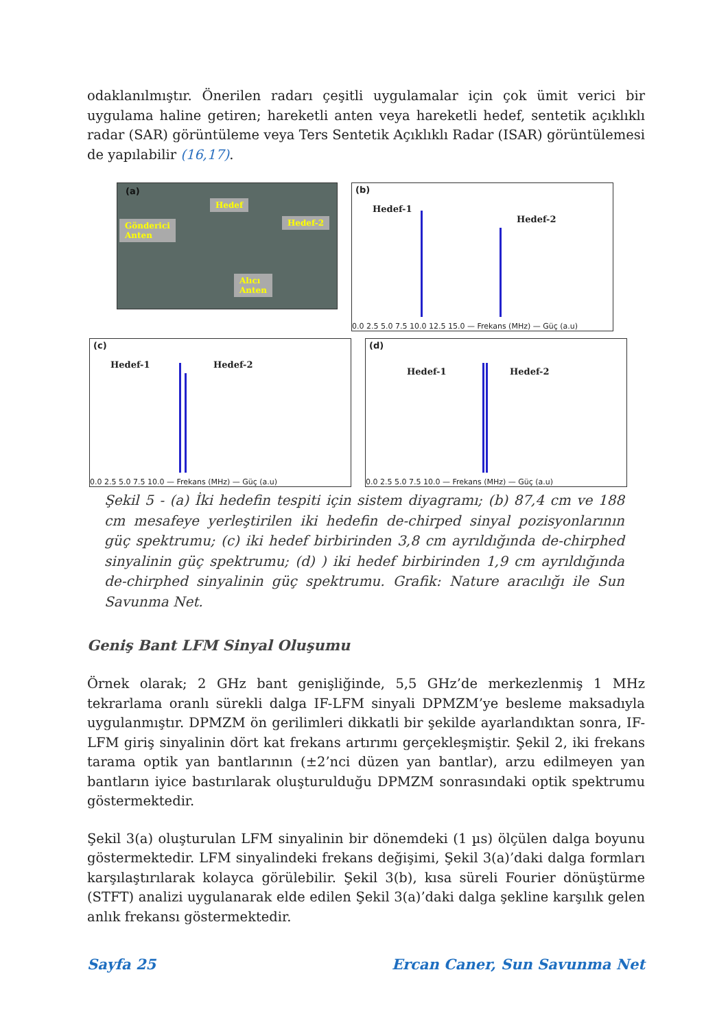odaklanılmıştır. Önerilen radarı çeşitli uygulamalar için çok ümit verici bir uygulama haline getiren; hareketli anten veya hareketli hedef, sentetik açıklıklı radar (SAR) görüntüleme veya Ters Sentetik Açıklıklı Radar (ISAR) görüntülemesi de yapılabilir (16,17).
(a)
Hedef
Hedef-2 Gönderici
Anten
Alıcı
Anten
(b)
Hedef-1
Hedef-2
0.0 2.5 5.0 7.5 10.0 12.5 15.0 — Frekans (MHz) — Güç (a.u)
(c)
Hedef-1 Hedef-2
0.0 2.5 5.0 7.5 10.0 — Frekans (MHz) — Güç (a.u)
(d)
Hedef-1 Hedef-2
0.0 2.5 5.0 7.5 10.0 — Frekans (MHz) — Güç (a.u)
Şekil 5 - (a) İki hedefin tespiti için sistem diyagramı; (b) 87,4 cm ve 188 cm mesafeye yerleştirilen iki hedefin de-chirped sinyal pozisyonlarının güç spektrumu; (c) iki hedef birbirinden 3,8 cm ayrıldığında de-chirphed sinyalinin güç spektrumu; (d) ) iki hedef birbirinden 1,9 cm ayrıldığında de-chirphed sinyalinin güç spektrumu. Grafik: Nature aracılığı ile Sun Savunma Net.
Geniş Bant LFM Sinyal Oluşumu
Örnek olarak; 2 GHz bant genişliğinde, 5,5 GHz’de merkezlenmiş 1 MHz tekrarlama oranlı sürekli dalga IF-LFM sinyali DPMZM’ye besleme maksadıyla uygulanmıştır. DPMZM ön gerilimleri dikkatli bir şekilde ayarlandıktan sonra, IF-LFM giriş sinyalinin dört kat frekans artırımı gerçekleşmiştir. Şekil 2, iki frekans tarama optik yan bantlarının (±2’nci düzen yan bantlar), arzu edilmeyen yan bantların iyice bastırılarak oluşturulduğu DPMZM sonrasındaki optik spektrumu göstermektedir.
Şekil 3(a) oluşturulan LFM sinyalinin bir dönemdeki (1 µs) ölçülen dalga boyunu göstermektedir. LFM sinyalindeki frekans değişimi, Şekil 3(a)’daki dalga formları karşılaştırılarak kolayca görülebilir. Şekil 3(b), kısa süreli Fourier dönüştürme (STFT) analizi uygulanarak elde edilen Şekil 3(a)’daki dalga şekline karşılık gelen anlık frekansı göstermektedir.
Sayfa 25 Ercan Caner, Sun Savunma Net